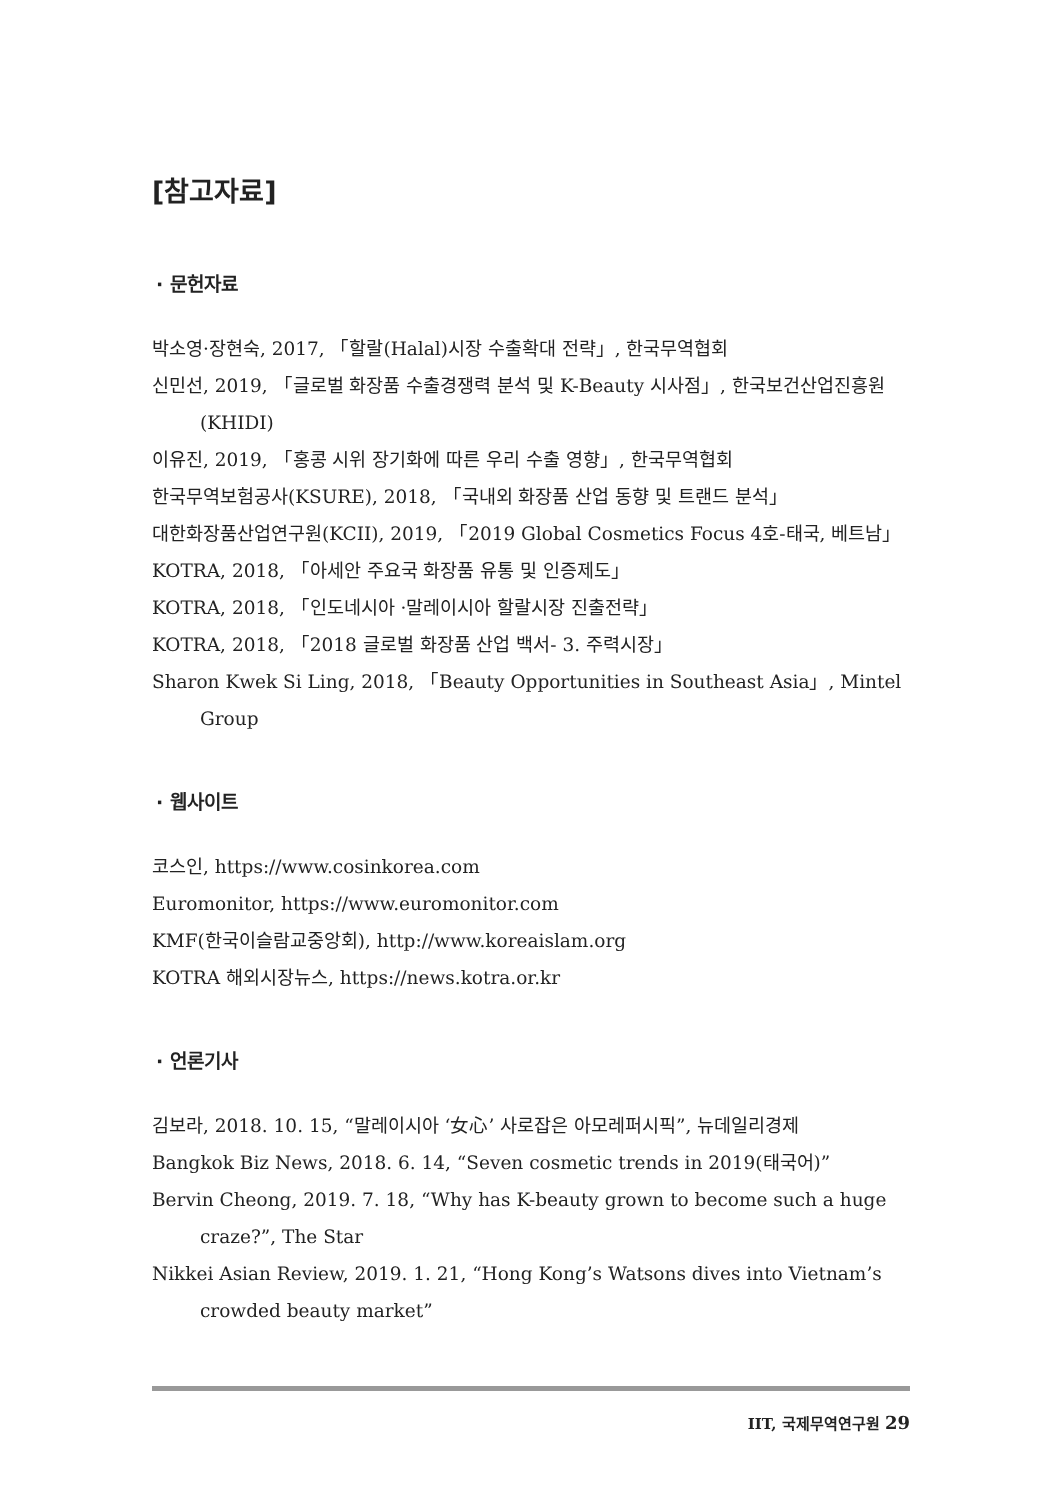[참고자료]
· 문헌자료
박소영·장현숙, 2017, 「할랄(Halal)시장 수출확대 전략」, 한국무역협회
신민선, 2019, 「글로벌 화장품 수출경쟁력 분석 및 K-Beauty 시사점」, 한국보건산업진흥원(KHIDI)
이유진, 2019, 「홍콩 시위 장기화에 따른 우리 수출 영향」, 한국무역협회
한국무역보험공사(KSURE), 2018, 「국내외 화장품 산업 동향 및 트랜드 분석」
대한화장품산업연구원(KCII), 2019, 「2019 Global Cosmetics Focus 4호-태국, 베트남」
KOTRA, 2018, 「아세안 주요국 화장품 유통 및 인증제도」
KOTRA, 2018, 「인도네시아 ·말레이시아 할랄시장 진출전략」
KOTRA, 2018, 「2018 글로벌 화장품 산업 백서- 3. 주력시장」
Sharon Kwek Si Ling, 2018, 「Beauty Opportunities in Southeast Asia」, Mintel Group
· 웹사이트
코스인, https://www.cosinkorea.com
Euromonitor, https://www.euromonitor.com
KMF(한국이슬람교중앙회), http://www.koreaislam.org
KOTRA 해외시장뉴스, https://news.kotra.or.kr
· 언론기사
김보라, 2018. 10. 15, “말레이시아 ‘女心’ 사로잡은 아모레퍼시픽”, 뉴데일리경제
Bangkok Biz News, 2018. 6. 14, “Seven cosmetic trends in 2019(태국어)”
Bervin Cheong, 2019. 7. 18, “Why has K-beauty grown to become such a huge craze?”, The Star
Nikkei Asian Review, 2019. 1. 21, “Hong Kong’s Watsons dives into Vietnam’s crowded beauty market”
IIT, 국제무역연구원 29